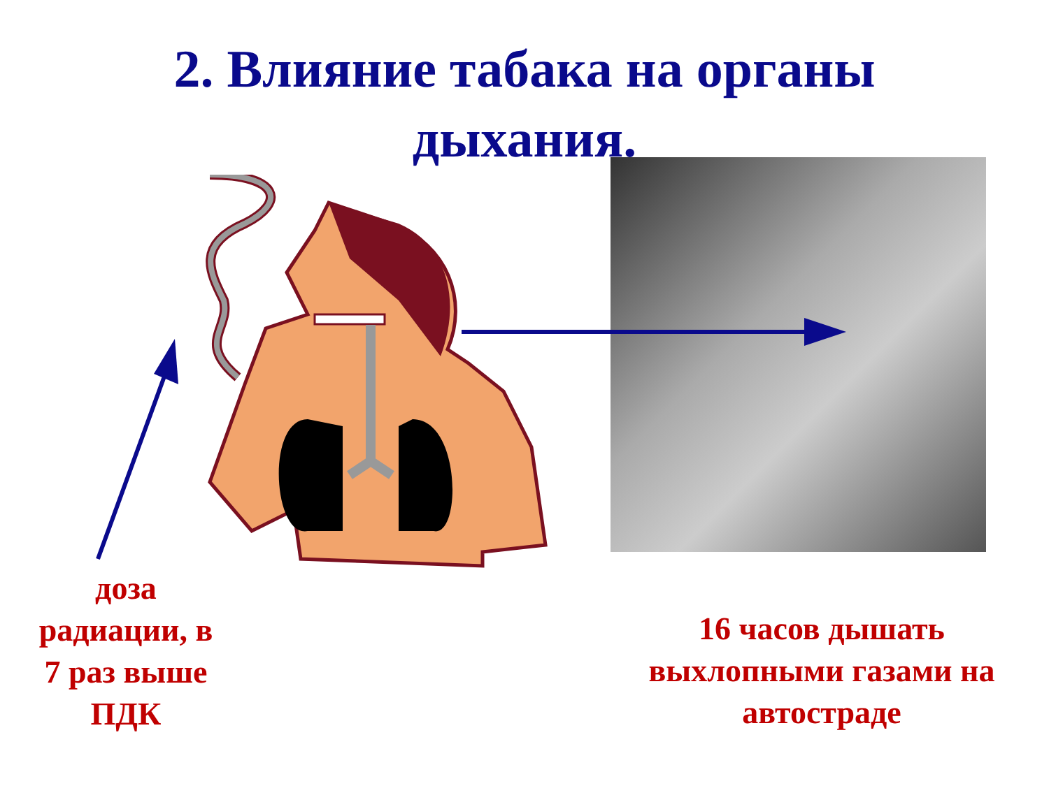2. Влияние табака на органы
дыхания.
доза
радиации, в
7 раз выше
ПДК
16 часов дышать
выхлопными газами на
автостраде